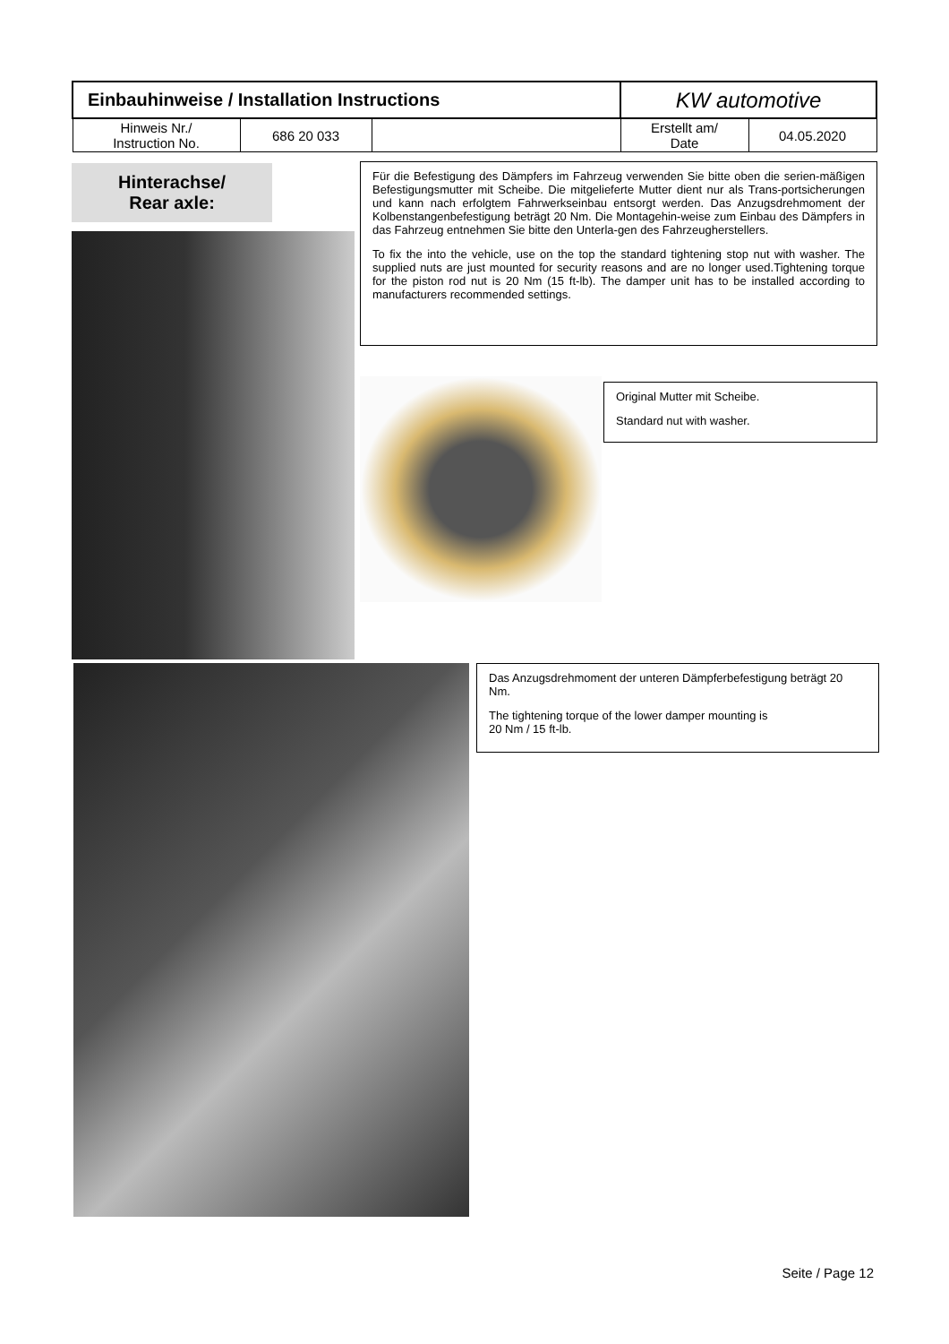| Einbauhinweise / Installation Instructions | | | KW automotive | |
| Hinweis Nr./ Instruction No. | 686 20 033 | | Erstellt am/ Date | 04.05.2020 |
Hinterachse/
Rear axle:
Für die Befestigung des Dämpfers im Fahrzeug verwenden Sie bitte oben die serien-mäßigen Befestigungsmutter mit Scheibe. Die mitgelieferte Mutter dient nur als Trans-portsicherungen und kann nach erfolgtem Fahrwerkseinbau entsorgt werden. Das Anzugsdrehmoment der Kolbenstangenbefestigung beträgt 20 Nm. Die Montagehin-weise zum Einbau des Dämpfers in das Fahrzeug entnehmen Sie bitte den Unterla-gen des Fahrzeugherstellers.
To fix the into the vehicle, use on the top the standard tightening stop nut with washer. The supplied nuts are just mounted for security reasons and are no longer used.Tightening torque for the piston rod nut is 20 Nm (15 ft-lb). The damper unit has to be installed according to manufacturers recommended settings.
Original Mutter mit Scheibe.
Standard nut with washer.
Das Anzugsdrehmoment der unteren Dämpferbefestigung beträgt 20 Nm.
The tightening torque of the lower damper mounting is
20 Nm / 15 ft-lb.
Seite / Page 12